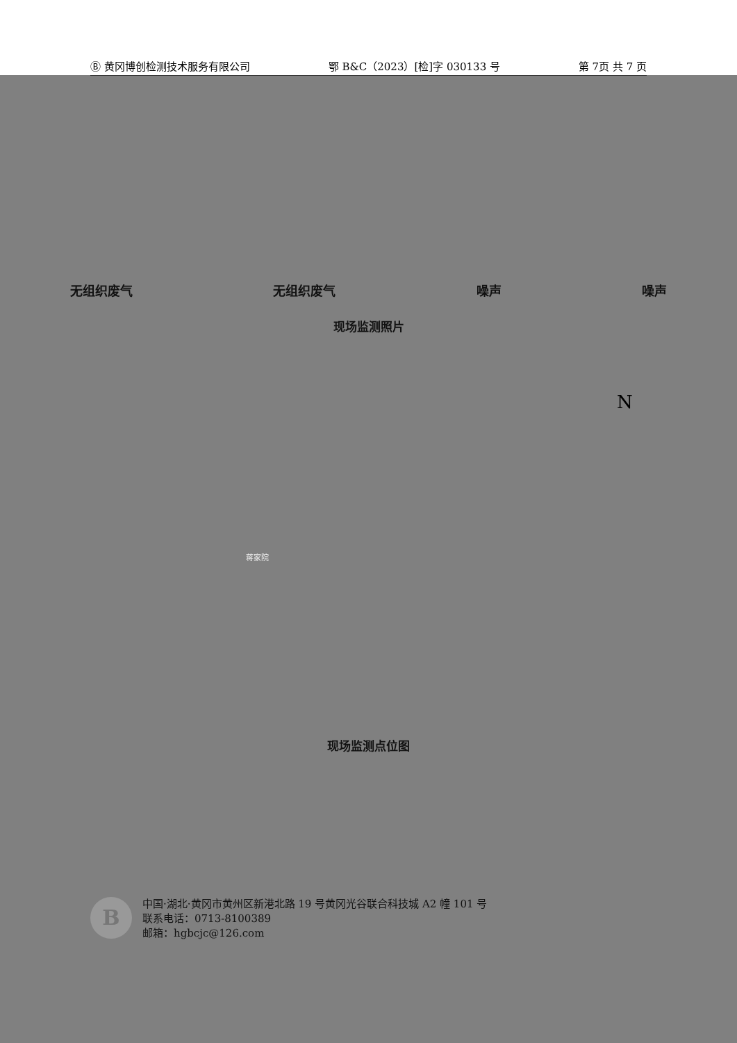Ⓑ 黄冈博创检测技术服务有限公司 鄂 B&C（2023）[检]字 030133 号 第 7页 共 7 页
无组织废气 无组织废气 噪声 噪声
现场监测照片
N
蒋家院
现场监测点位图
B
中国·湖北·黄冈市黄州区新港北路 19 号黄冈光谷联合科技城 A2 幢 101 号
联系电话：0713-8100389
邮箱：hgbcjc@126.com